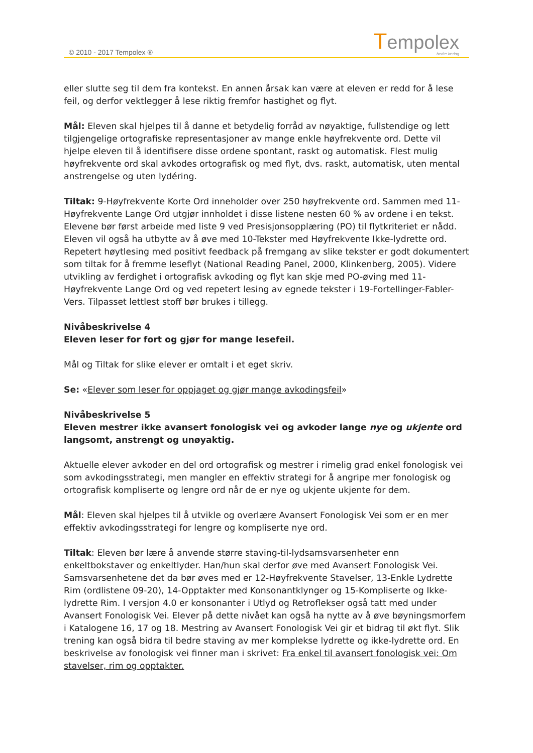© 2010 - 2017 Tempolex ®
Tempolex
bedre læring
eller slutte seg til dem fra kontekst. En annen årsak kan være at eleven er redd for å lese feil, og derfor vektlegger å lese riktig fremfor hastighet og flyt.
Mål: Eleven skal hjelpes til å danne et betydelig forråd av nøyaktige, fullstendige og lett tilgjengelige ortografiske representasjoner av mange enkle høyfrekvente ord. Dette vil hjelpe eleven til å identifisere disse ordene spontant, raskt og automatisk. Flest mulig høyfrekvente ord skal avkodes ortografisk og med flyt, dvs. raskt, automatisk, uten mental anstrengelse og uten lydéring.
Tiltak: 9-Høyfrekvente Korte Ord inneholder over 250 høyfrekvente ord. Sammen med 11-Høyfrekvente Lange Ord utgjør innholdet i disse listene nesten 60 % av ordene i en tekst. Elevene bør først arbeide med liste 9 ved Presisjonsopplæring (PO) til flytkriteriet er nådd. Eleven vil også ha utbytte av å øve med 10-Tekster med Høyfrekvente Ikke-lydrette ord. Repetert høytlesing med positivt feedback på fremgang av slike tekster er godt dokumentert som tiltak for å fremme leseflyt (National Reading Panel, 2000, Klinkenberg, 2005). Videre utvikling av ferdighet i ortografisk avkoding og flyt kan skje med PO-øving med 11-Høyfrekvente Lange Ord og ved repetert lesing av egnede tekster i 19-Fortellinger-Fabler-Vers. Tilpasset lettlest stoff bør brukes i tillegg.
Nivåbeskrivelse 4
Eleven leser for fort og gjør for mange lesefeil.
Mål og Tiltak for slike elever er omtalt i et eget skriv.
Se: «Elever som leser for oppjaget og gjør mange avkodingsfeil»
Nivåbeskrivelse 5
Eleven mestrer ikke avansert fonologisk vei og avkoder lange nye og ukjente ord langsomt, anstrengt og unøyaktig.
Aktuelle elever avkoder en del ord ortografisk og mestrer i rimelig grad enkel fonologisk vei som avkodingsstrategi, men mangler en effektiv strategi for å angripe mer fonologisk og ortografisk kompliserte og lengre ord når de er nye og ukjente ukjente for dem.
Mål: Eleven skal hjelpes til å utvikle og overlære Avansert Fonologisk Vei som er en mer effektiv avkodingsstrategi for lengre og kompliserte nye ord.
Tiltak: Eleven bør lære å anvende større staving-til-lydsamsvarsenheter enn enkeltbokstaver og enkeltlyder. Han/hun skal derfor øve med Avansert Fonologisk Vei. Samsvarsenhetene det da bør øves med er 12-Høyfrekvente Stavelser, 13-Enkle Lydrette Rim (ordlistene 09-20), 14-Opptakter med Konsonantklynger og 15-Kompliserte og Ikke-lydrette Rim. I versjon 4.0 er konsonanter i Utlyd og Retroflekser også tatt med under Avansert Fonologisk Vei. Elever på dette nivået kan også ha nytte av å øve bøyningsmorfem i Katalogene 16, 17 og 18. Mestring av Avansert Fonologisk Vei gir et bidrag til økt flyt. Slik trening kan også bidra til bedre staving av mer komplekse lydrette og ikke-lydrette ord. En beskrivelse av fonologisk vei finner man i skrivet: Fra enkel til avansert fonologisk vei: Om stavelser, rim og opptakter.